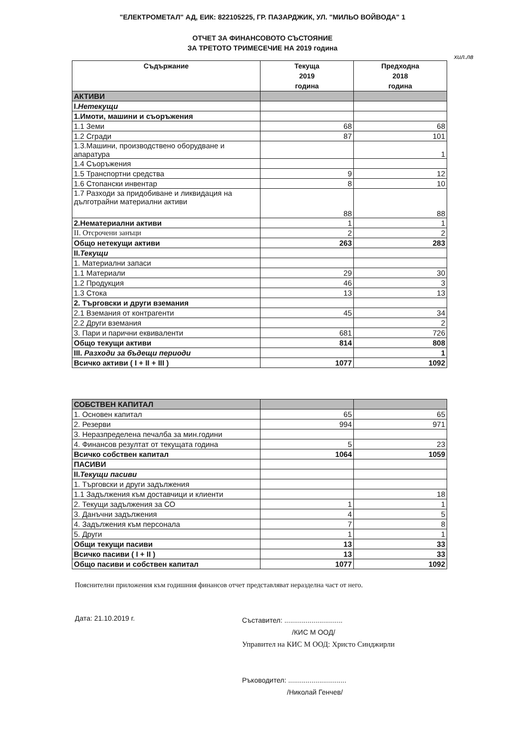"ЕЛЕКТРОМЕТАЛ" АД, ЕИК: 822105225, ГР. ПАЗАРДЖИК, УЛ. "МИЛЬО ВОЙВОДА" 1
ОТЧЕТ ЗА ФИНАНСОВОТО СЪСТОЯНИЕ
ЗА ТРЕТОТО ТРИМЕСЕЧИЕ НА 2019 година
хил.лв
| Съдържание | Текуща 2019 година | Предходна 2018 година |
| --- | --- | --- |
| АКТИВИ | | |
| I. Нетекущи | | |
| 1.Имоти, машини и съоръжения | | |
| 1.1 Земи | 68 | 68 |
| 1.2 Сгради | 87 | 101 |
| 1.3.Машини, производствено оборудване и апаратура | | 1 |
| 1.4 Съоръжения | | |
| 1.5 Транспортни средства | 9 | 12 |
| 1.6 Стопански инвентар | 8 | 10 |
| 1.7 Разходи за придобиване и ликвидация на дълготрайни материални активи | 88 | 88 |
| 2.Нематериални активи | 1 | 1 |
| II. Отсрочени занъци | 2 | 2 |
| Общо нетекущи активи | 263 | 283 |
| II. Текущи | | |
| 1. Материални запаси | | |
| 1.1 Материали | 29 | 30 |
| 1.2 Продукция | 46 | 3 |
| 1.3 Стока | 13 | 13 |
| 2. Търговски и други вземания | | |
| 2.1 Вземания от контрагенти | 45 | 34 |
| 2.2 Други вземания | | 2 |
| 3. Пари и парични еквиваленти | 681 | 726 |
| Общо текущи активи | 814 | 808 |
| III. Разходи за бъдещи периоди | | 1 |
| Всичко активи ( I + II + III ) | 1077 | 1092 |
| СОБСТВЕН КАПИТАЛ | | |
| 1. Основен капитал | 65 | 65 |
| 2. Резерви | 994 | 971 |
| 3. Неразпределена печалба за мин.години | | |
| 4. Финансов резултат от текущата година | 5 | 23 |
| Всичко собствен капитал | 1064 | 1059 |
| ПАСИВИ | | |
| II. Текущи пасиви | | |
| 1. Търговски и други задължения | | |
| 1.1 Задължения към доставчици и клиенти | | 18 |
| 2. Текущи задължения за СО | 1 | 1 |
| 3. Данъчни задължения | 4 | 5 |
| 4. Задължения към персонала | 7 | 8 |
| 5. Други | 1 | 1 |
| Общи текущи пасиви | 13 | 33 |
| Всичко пасиви ( I + II ) | 13 | 33 |
| Общо пасиви и собствен капитал | 1077 | 1092 |
Пояснителни приложения към годишния финансов отчет представляват неразделна част от него.
Дата: 21.10.2019 г.
Съставител: ..............................
/КИС М ООД/
Управител на КИС М ООД: Христо Синджирли
Ръководител: ..............................
/Николай Генчев/